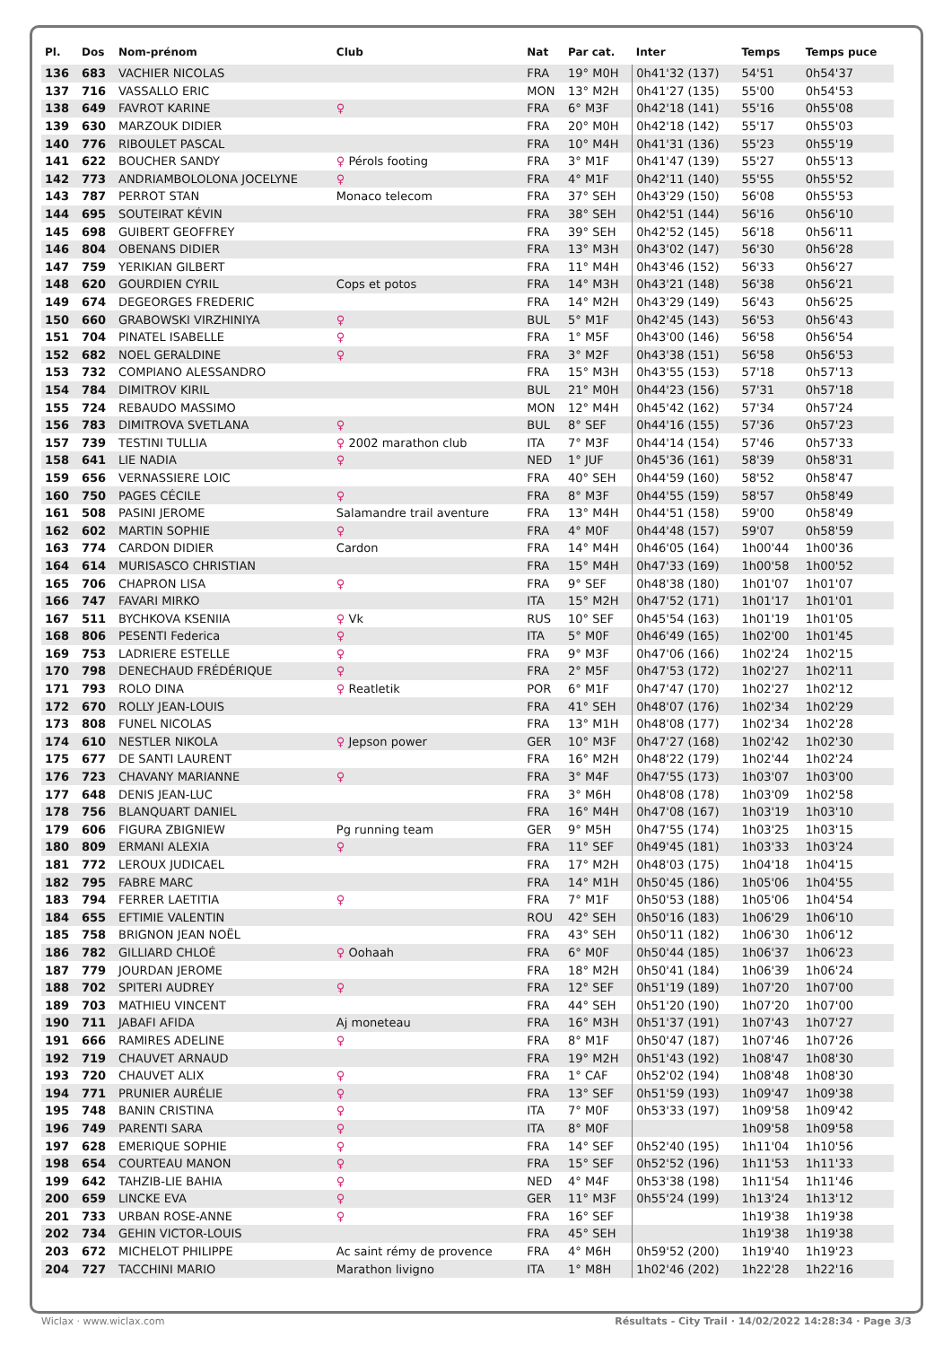| Pl. | Dos | Nom-prénom | Club | Nat | Par cat. | Inter | Temps | Temps puce |
| --- | --- | --- | --- | --- | --- | --- | --- | --- |
| 136 | 683 | VACHIER NICOLAS | | FRA | 19° M0H | 0h41'32 (137) | 54'51 | 0h54'37 |
| 137 | 716 | VASSALLO ERIC | | MON | 13° M2H | 0h41'27 (135) | 55'00 | 0h54'53 |
| 138 | 649 | FAVROT KARINE | ♀ | FRA | 6° M3F | 0h42'18 (141) | 55'16 | 0h55'08 |
| 139 | 630 | MARZOUK DIDIER | | FRA | 20° M0H | 0h42'18 (142) | 55'17 | 0h55'03 |
| 140 | 776 | RIBOULET PASCAL | | FRA | 10° M4H | 0h41'31 (136) | 55'23 | 0h55'19 |
| 141 | 622 | BOUCHER SANDY | ♀ Pérols footing | FRA | 3° M1F | 0h41'47 (139) | 55'27 | 0h55'13 |
| 142 | 773 | ANDRIAMBOLOLONA JOCELYNE | ♀ | FRA | 4° M1F | 0h42'11 (140) | 55'55 | 0h55'52 |
| 143 | 787 | PERROT STAN | Monaco telecom | FRA | 37° SEH | 0h43'29 (150) | 56'08 | 0h55'53 |
| 144 | 695 | SOUTEIRAT KÉVIN | | FRA | 38° SEH | 0h42'51 (144) | 56'16 | 0h56'10 |
| 145 | 698 | GUIBERT GEOFFREY | | FRA | 39° SEH | 0h42'52 (145) | 56'18 | 0h56'11 |
| 146 | 804 | OBENANS DIDIER | | FRA | 13° M3H | 0h43'02 (147) | 56'30 | 0h56'28 |
| 147 | 759 | YERIKIAN GILBERT | | FRA | 11° M4H | 0h43'46 (152) | 56'33 | 0h56'27 |
| 148 | 620 | GOURDIEN CYRIL | Cops et potos | FRA | 14° M3H | 0h43'21 (148) | 56'38 | 0h56'21 |
| 149 | 674 | DEGEORGES FREDERIC | | FRA | 14° M2H | 0h43'29 (149) | 56'43 | 0h56'25 |
| 150 | 660 | GRABOWSKI VIRZHINIYA | ♀ | BUL | 5° M1F | 0h42'45 (143) | 56'53 | 0h56'43 |
| 151 | 704 | PINATEL ISABELLE | ♀ | FRA | 1° M5F | 0h43'00 (146) | 56'58 | 0h56'54 |
| 152 | 682 | NOEL GERALDINE | ♀ | FRA | 3° M2F | 0h43'38 (151) | 56'58 | 0h56'53 |
| 153 | 732 | COMPIANO ALESSANDRO | | FRA | 15° M3H | 0h43'55 (153) | 57'18 | 0h57'13 |
| 154 | 784 | DIMITROV KIRIL | | BUL | 21° M0H | 0h44'23 (156) | 57'31 | 0h57'18 |
| 155 | 724 | REBAUDO MASSIMO | | MON | 12° M4H | 0h45'42 (162) | 57'34 | 0h57'24 |
| 156 | 783 | DIMITROVA SVETLANA | ♀ | BUL | 8° SEF | 0h44'16 (155) | 57'36 | 0h57'23 |
| 157 | 739 | TESTINI TULLIA | ♀ 2002 marathon club | ITA | 7° M3F | 0h44'14 (154) | 57'46 | 0h57'33 |
| 158 | 641 | LIE NADIA | ♀ | NED | 1° JUF | 0h45'36 (161) | 58'39 | 0h58'31 |
| 159 | 656 | VERNASSIERE LOIC | | FRA | 40° SEH | 0h44'59 (160) | 58'52 | 0h58'47 |
| 160 | 750 | PAGES CÉCILE | ♀ | FRA | 8° M3F | 0h44'55 (159) | 58'57 | 0h58'49 |
| 161 | 508 | PASINI JEROME | Salamandre trail aventure | FRA | 13° M4H | 0h44'51 (158) | 59'00 | 0h58'49 |
| 162 | 602 | MARTIN SOPHIE | ♀ | FRA | 4° M0F | 0h44'48 (157) | 59'07 | 0h58'59 |
| 163 | 774 | CARDON DIDIER | Cardon | FRA | 14° M4H | 0h46'05 (164) | 1h00'44 | 1h00'36 |
| 164 | 614 | MURISASCO CHRISTIAN | | FRA | 15° M4H | 0h47'33 (169) | 1h00'58 | 1h00'52 |
| 165 | 706 | CHAPRON LISA | ♀ | FRA | 9° SEF | 0h48'38 (180) | 1h01'07 | 1h01'07 |
| 166 | 747 | FAVARI MIRKO | | ITA | 15° M2H | 0h47'52 (171) | 1h01'17 | 1h01'01 |
| 167 | 511 | BYCHKOVA KSENIIA | ♀ Vk | RUS | 10° SEF | 0h45'54 (163) | 1h01'19 | 1h01'05 |
| 168 | 806 | PESENTI Federica | ♀ | ITA | 5° M0F | 0h46'49 (165) | 1h02'00 | 1h01'45 |
| 169 | 753 | LADRIERE ESTELLE | ♀ | FRA | 9° M3F | 0h47'06 (166) | 1h02'24 | 1h02'15 |
| 170 | 798 | DENECHAUD FRÉDÉRIQUE | ♀ | FRA | 2° M5F | 0h47'53 (172) | 1h02'27 | 1h02'11 |
| 171 | 793 | ROLO DINA | ♀ Reatletik | POR | 6° M1F | 0h47'47 (170) | 1h02'27 | 1h02'12 |
| 172 | 670 | ROLLY JEAN-LOUIS | | FRA | 41° SEH | 0h48'07 (176) | 1h02'34 | 1h02'29 |
| 173 | 808 | FUNEL NICOLAS | | FRA | 13° M1H | 0h48'08 (177) | 1h02'34 | 1h02'28 |
| 174 | 610 | NESTLER NIKOLA | ♀ Jepson power | GER | 10° M3F | 0h47'27 (168) | 1h02'42 | 1h02'30 |
| 175 | 677 | DE SANTI LAURENT | | FRA | 16° M2H | 0h48'22 (179) | 1h02'44 | 1h02'24 |
| 176 | 723 | CHAVANY MARIANNE | ♀ | FRA | 3° M4F | 0h47'55 (173) | 1h03'07 | 1h03'00 |
| 177 | 648 | DENIS JEAN-LUC | | FRA | 3° M6H | 0h48'08 (178) | 1h03'09 | 1h02'58 |
| 178 | 756 | BLANQUART DANIEL | | FRA | 16° M4H | 0h47'08 (167) | 1h03'19 | 1h03'10 |
| 179 | 606 | FIGURA ZBIGNIEW | Pg running team | GER | 9° M5H | 0h47'55 (174) | 1h03'25 | 1h03'15 |
| 180 | 809 | ERMANI ALEXIA | ♀ | FRA | 11° SEF | 0h49'45 (181) | 1h03'33 | 1h03'24 |
| 181 | 772 | LEROUX JUDICAEL | | FRA | 17° M2H | 0h48'03 (175) | 1h04'18 | 1h04'15 |
| 182 | 795 | FABRE MARC | | FRA | 14° M1H | 0h50'45 (186) | 1h05'06 | 1h04'55 |
| 183 | 794 | FERRER LAETITIA | ♀ | FRA | 7° M1F | 0h50'53 (188) | 1h05'06 | 1h04'54 |
| 184 | 655 | EFTIMIE VALENTIN | | ROU | 42° SEH | 0h50'16 (183) | 1h06'29 | 1h06'10 |
| 185 | 758 | BRIGNON JEAN NOËL | | FRA | 43° SEH | 0h50'11 (182) | 1h06'30 | 1h06'12 |
| 186 | 782 | GILLIARD CHLOÉ | ♀ Oohaah | FRA | 6° M0F | 0h50'44 (185) | 1h06'37 | 1h06'23 |
| 187 | 779 | JOURDAN JEROME | | FRA | 18° M2H | 0h50'41 (184) | 1h06'39 | 1h06'24 |
| 188 | 702 | SPITERI AUDREY | ♀ | FRA | 12° SEF | 0h51'19 (189) | 1h07'20 | 1h07'00 |
| 189 | 703 | MATHIEU VINCENT | | FRA | 44° SEH | 0h51'20 (190) | 1h07'20 | 1h07'00 |
| 190 | 711 | JABAFI AFIDA | Aj moneteau | FRA | 16° M3H | 0h51'37 (191) | 1h07'43 | 1h07'27 |
| 191 | 666 | RAMIRES ADELINE | ♀ | FRA | 8° M1F | 0h50'47 (187) | 1h07'46 | 1h07'26 |
| 192 | 719 | CHAUVET ARNAUD | | FRA | 19° M2H | 0h51'43 (192) | 1h08'47 | 1h08'30 |
| 193 | 720 | CHAUVET ALIX | ♀ | FRA | 1° CAF | 0h52'02 (194) | 1h08'48 | 1h08'30 |
| 194 | 771 | PRUNIER AURÉLIE | ♀ | FRA | 13° SEF | 0h51'59 (193) | 1h09'47 | 1h09'38 |
| 195 | 748 | BANIN CRISTINA | ♀ | ITA | 7° M0F | 0h53'33 (197) | 1h09'58 | 1h09'42 |
| 196 | 749 | PARENTI SARA | ♀ | ITA | 8° M0F | | 1h09'58 | 1h09'58 |
| 197 | 628 | EMERIQUE SOPHIE | ♀ | FRA | 14° SEF | 0h52'40 (195) | 1h11'04 | 1h10'56 |
| 198 | 654 | COURTEAU MANON | ♀ | FRA | 15° SEF | 0h52'52 (196) | 1h11'53 | 1h11'33 |
| 199 | 642 | TAHZIB-LIE BAHIA | ♀ | NED | 4° M4F | 0h53'38 (198) | 1h11'54 | 1h11'46 |
| 200 | 659 | LINCKE EVA | ♀ | GER | 11° M3F | 0h55'24 (199) | 1h13'24 | 1h13'12 |
| 201 | 733 | URBAN ROSE-ANNE | ♀ | FRA | 16° SEF | | 1h19'38 | 1h19'38 |
| 202 | 734 | GEHIN VICTOR-LOUIS | | FRA | 45° SEH | | 1h19'38 | 1h19'38 |
| 203 | 672 | MICHELOT PHILIPPE | Ac saint rémy de provence | FRA | 4° M6H | 0h59'52 (200) | 1h19'40 | 1h19'23 |
| 204 | 727 | TACCHINI MARIO | Marathon livigno | ITA | 1° M8H | 1h02'46 (202) | 1h22'28 | 1h22'16 |
Wiclax · www.wiclax.com Résultats - City Trail · 14/02/2022 14:28:34 · Page 3/3